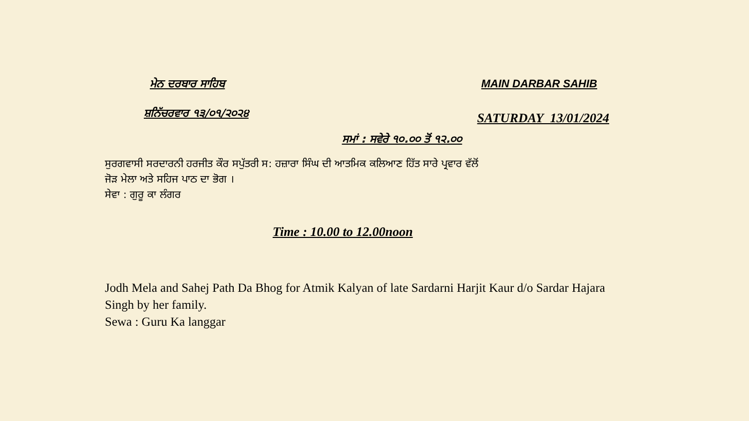ਮੇਨ ਦਰਬਾਰ ਸਾਹਿਬ MAIN DARBAR SAHIB
ਸ਼ਨਿੱਚਰਵਾਰ ੧੩/੦੧/੨੦੨੪
SATURDAY 13/01/2024
ਸਮਾਂ : ਸਵੇਰੇ ੧੦.੦੦ ਤੋਂ ੧੨.੦੦
ਸੁਰਗਵਾਸੀ ਸਰਦਾਰਨੀ ਹਰਜੀਤ ਕੌਰ ਸਪੁੱਤਰੀ ਸ: ਹਜ਼ਾਰਾ ਸਿੰਘ ਦੀ ਆਤਮਿਕ ਕਲਿਆਣ ਹਿੱਤ ਸਾਰੇ ਪ੍ਰਵਾਰ ਵੱਲੋਂ
ਜੋੜ ਮੇਲਾ ਅਤੇ ਸਹਿਜ ਪਾਠ ਦਾ ਭੋਗ ।
ਸੇਵਾ : ਗੁਰੂ ਕਾ ਲੰਗਰ
Time : 10.00 to 12.00noon
Jodh Mela and Sahej Path Da Bhog for Atmik Kalyan of late Sardarni Harjit Kaur d/o Sardar Hajara
Singh by her family.
Sewa : Guru Ka langgar